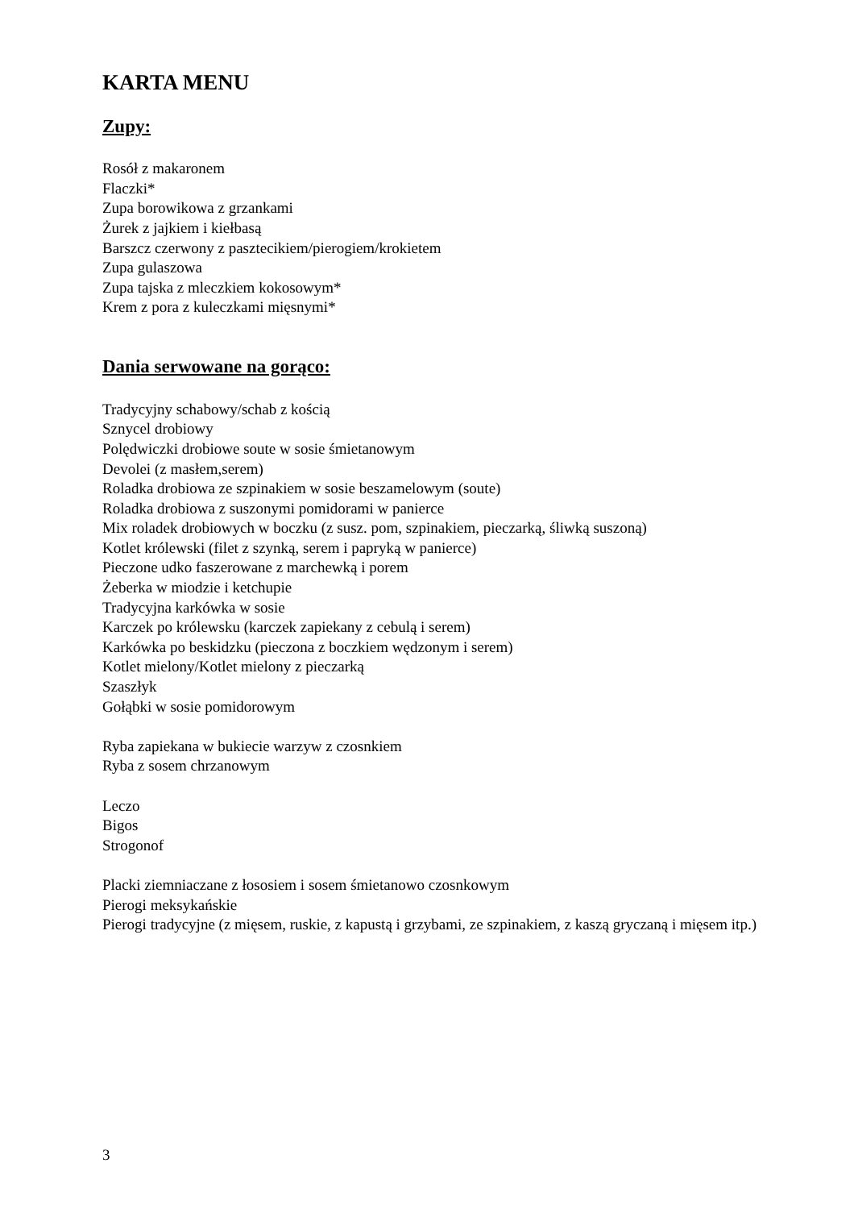KARTA MENU
Zupy:
Rosół z makaronem
Flaczki*
Zupa borowikowa z grzankami
Żurek z jajkiem i kiełbasą
Barszcz czerwony z pasztecikiem/pierogiem/krokietem
Zupa gulaszowa
Zupa tajska z mleczkiem kokosowym*
Krem z pora z kuleczkami mięsnymi*
Dania serwowane na gorąco:
Tradycyjny schabowy/schab z kością
Sznycel drobiowy
Polędwiczki drobiowe soute w sosie śmietanowym
Devolei (z masłem,serem)
Roladka drobiowa ze szpinakiem w sosie beszamelowym (soute)
Roladka drobiowa z suszonymi pomidorami w panierce
Mix roladek drobiowych w boczku (z susz. pom, szpinakiem, pieczarką, śliwką suszoną)
Kotlet królewski (filet z szynką, serem i papryką w panierce)
Pieczone udko faszerowane z marchewką i porem
Żeberka w miodzie i ketchupie
Tradycyjna karkówka w sosie
Karczek po królewsku (karczek zapiekany z cebulą i serem)
Karkówka po beskidzku (pieczona z boczkiem wędzonym i serem)
Kotlet mielony/Kotlet mielony z pieczarką
Szaszłyk
Gołąbki w sosie pomidorowym
Ryba zapiekana w bukiecie warzyw z czosnkiem
Ryba z sosem chrzanowym
Leczo
Bigos
Strogonof
Placki ziemniaczane z łososiem i sosem śmietanowo czosnkowym
Pierogi meksykańskie
Pierogi tradycyjne (z mięsem, ruskie, z kapustą i grzybami, ze szpinakiem, z kaszą gryczaną i mięsem itp.)
3